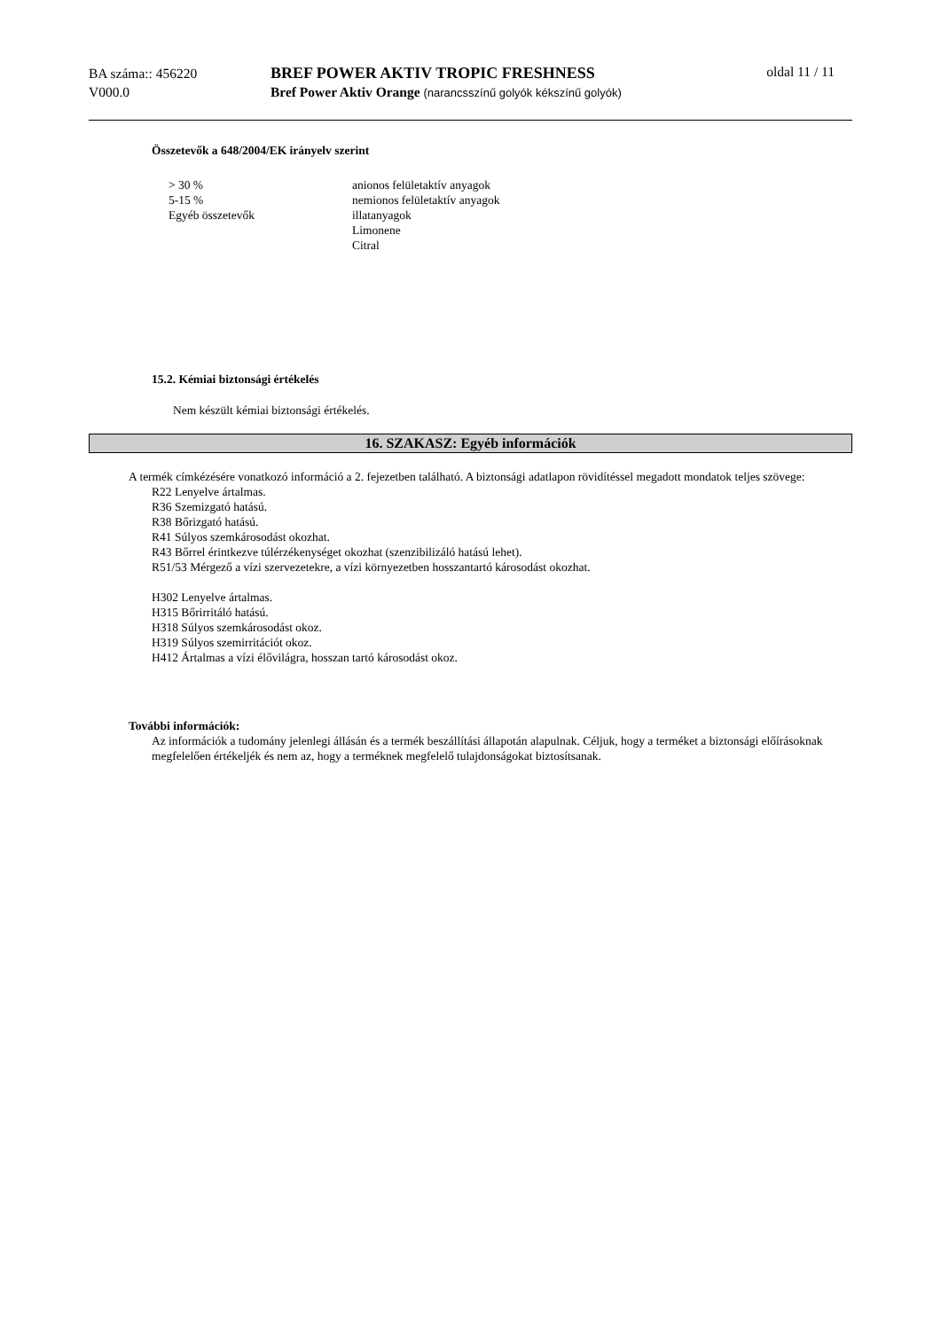BA száma:: 456220
V000.0
BREF POWER AKTIV TROPIC FRESHNESS
Bref Power Aktiv Orange (narancsszínű golyók kékszínű golyók)
oldal 11 / 11
Összetevők a 648/2004/EK irányelv szerint
| > 30 % | anionos felületaktív anyagok |
| 5-15 % | nemionos felületaktív anyagok |
| Egyéb összetevők | illatanyagok Limonene Citral |
15.2. Kémiai biztonsági értékelés
Nem készült kémiai biztonsági értékelés.
16. SZAKASZ: Egyéb információk
A termék címkézésére vonatkozó információ a 2. fejezetben található. A biztonsági adatlapon rövidítéssel megadott mondatok teljes szövege:
R22 Lenyelve ártalmas.
R36 Szemizgató hatású.
R38 Bőrizgató hatású.
R41 Súlyos szemkárosodást okozhat.
R43 Bőrrel érintkezve túlérzékenységet okozhat (szenzibilizáló hatású lehet).
R51/53 Mérgező a vízi szervezetekre, a vízi környezetben hosszantartó károsodást okozhat.
H302 Lenyelve ártalmas.
H315 Bőrirritáló hatású.
H318 Súlyos szemkárosodást okoz.
H319 Súlyos szemirritációt okoz.
H412 Ártalmas a vízi élővilágra, hosszan tartó károsodást okoz.
További információk:
Az információk a tudomány jelenlegi állásán és a termék beszállítási állapotán alapulnak. Céljuk, hogy a terméket a biztonsági előírásoknak megfelelően értékeljék és nem az, hogy a terméknek megfelelő tulajdonságokat biztosítsanak.